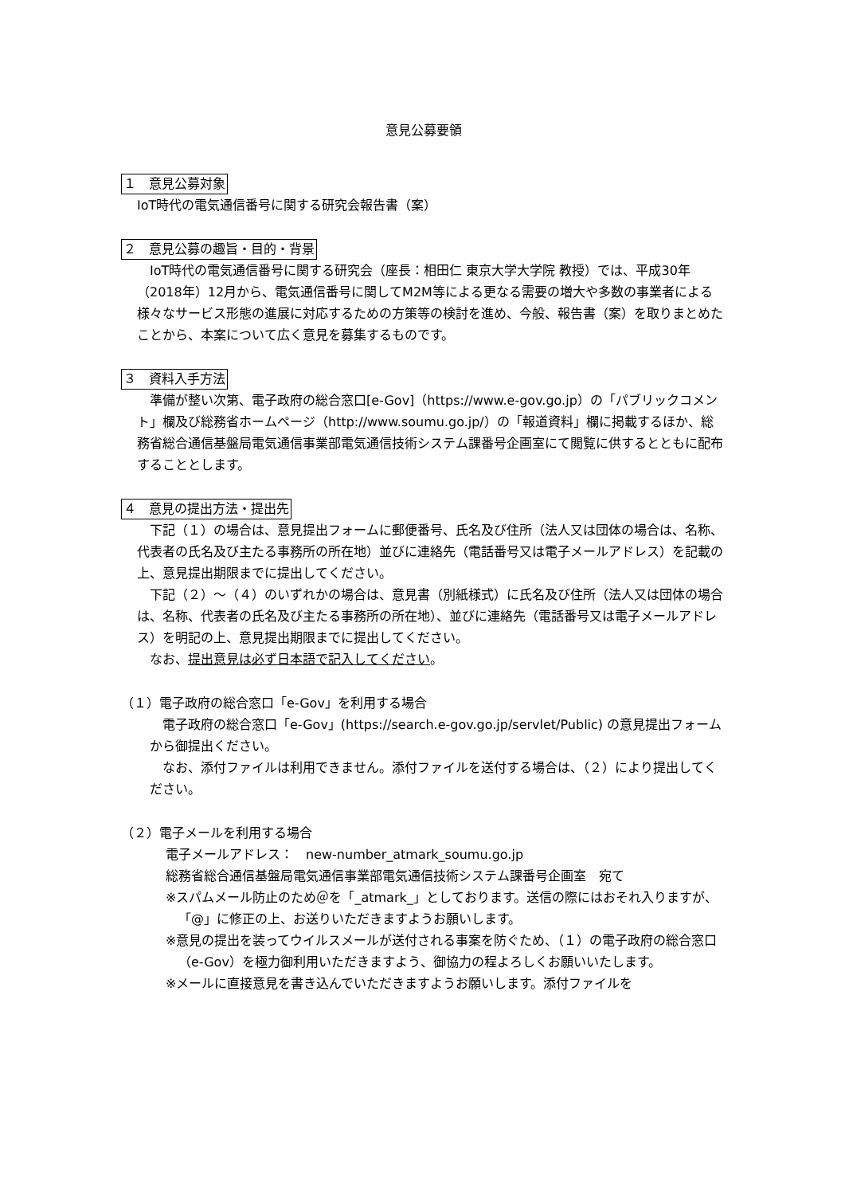意見公募要領
１　意見公募対象
IoT時代の電気通信番号に関する研究会報告書（案）
２　意見公募の趣旨・目的・背景
IoT時代の電気通信番号に関する研究会（座長：相田仁 東京大学大学院 教授）では、平成30年（2018年）12月から、電気通信番号に関してM2M等による更なる需要の増大や多数の事業者による様々なサービス形態の進展に対応するための方策等の検討を進め、今般、報告書（案）を取りまとめたことから、本案について広く意見を募集するものです。
３　資料入手方法
準備が整い次第、電子政府の総合窓口[e-Gov]（https://www.e-gov.go.jp）の「パブリックコメント」欄及び総務省ホームページ（http://www.soumu.go.jp/）の「報道資料」欄に掲載するほか、総務省総合通信基盤局電気通信事業部電気通信技術システム課番号企画室にて閲覧に供するとともに配布することとします。
４　意見の提出方法・提出先
下記（１）の場合は、意見提出フォームに郵便番号、氏名及び住所（法人又は団体の場合は、名称、代表者の氏名及び主たる事務所の所在地）並びに連絡先（電話番号又は電子メールアドレス）を記載の上、意見提出期限までに提出してください。
下記（２）～（４）のいずれかの場合は、意見書（別紙様式）に氏名及び住所（法人又は団体の場合は、名称、代表者の氏名及び主たる事務所の所在地）、並びに連絡先（電話番号又は電子メールアドレス）を明記の上、意見提出期限までに提出してください。
なお、提出意見は必ず日本語で記入してください。
（１）電子政府の総合窓口「e-Gov」を利用する場合
電子政府の総合窓口「e-Gov」(https://search.e-gov.go.jp/servlet/Public) の意見提出フォームから御提出ください。
なお、添付ファイルは利用できません。添付ファイルを送付する場合は、（２）により提出してください。
（２）電子メールを利用する場合
電子メールアドレス：　new-number_atmark_soumu.go.jp
総務省総合通信基盤局電気通信事業部電気通信技術システム課番号企画室　宛て
※スパムメール防止のため＠を「_atmark_」としております。送信の際にはおそれ入りますが、「@」に修正の上、お送りいただきますようお願いします。
※意見の提出を装ってウイルスメールが送付される事案を防ぐため、（１）の電子政府の総合窓口（e-Gov）を極力御利用いただきますよう、御協力の程よろしくお願いいたします。
※メールに直接意見を書き込んでいただきますようお願いします。添付ファイルを